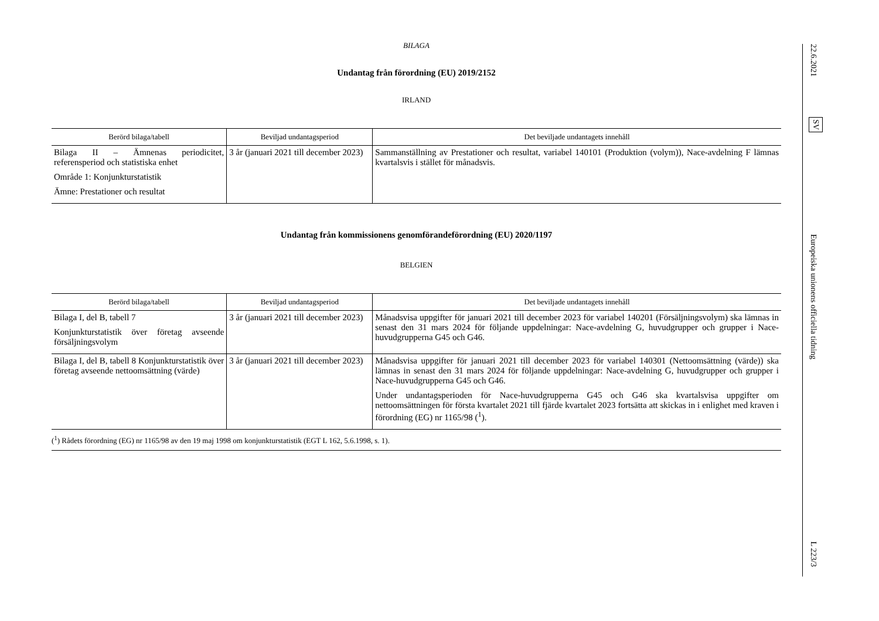BILAGA
Undantag från förordning (EU) 2019/2152
IRLAND
| Berörd bilaga/tabell | Beviljad undantagsperiod | Det beviljade undantagets innehåll |
| --- | --- | --- |
| Bilaga II – Ämnenas periodicitet, referensperiod och statistiska enhet Område 1: Konjunkturstatistik Ämne: Prestationer och resultat | 3 år (januari 2021 till december 2023) | Sammanställning av Prestationer och resultat, variabel 140101 (Produktion (volym)), Nace-avdelning F lämnas kvartalsvis i stället för månadsvis. |
Undantag från kommissionens genomförandeförordning (EU) 2020/1197
BELGIEN
| Berörd bilaga/tabell | Beviljad undantagsperiod | Det beviljade undantagets innehåll |
| --- | --- | --- |
| Bilaga I, del B, tabell 7 Konjunkturstatistik över företag avseende försäljningsvolym | 3 år (januari 2021 till december 2023) | Månadsvisa uppgifter för januari 2021 till december 2023 för variabel 140201 (Försäljningsvolym) ska lämnas in senast den 31 mars 2024 för följande uppdelningar: Nace-avdelning G, huvudgrupper och grupper i Nace-huvudgrupperna G45 och G46. |
| Bilaga I, del B, tabell 8 Konjunkturstatistik över företag avseende nettoomsättning (värde) | 3 år (januari 2021 till december 2023) | Månadsvisa uppgifter för januari 2021 till december 2023 för variabel 140301 (Nettoomsättning (värde)) ska lämnas in senast den 31 mars 2024 för följande uppdelningar: Nace-avdelning G, huvudgrupper och grupper i Nace-huvudgrupperna G45 och G46. Under undantagsperioden för Nace-huvudgrupperna G45 och G46 ska kvartalsvisa uppgifter om nettoomsättningen för första kvartalet 2021 till fjärde kvartalet 2023 fortsätta att skickas in i enlighet med kraven i förordning (EG) nr 1165/98 (<sup>1</sup>). |
(<sup>1</sup>) Rådets förordning (EG) nr 1165/98 av den 19 maj 1998 om konjunkturstatistik (EGT L 162, 5.6.1998, s. 1).
22.6.2021
SV
Europeiska unionens officiella tidning
L 223/3